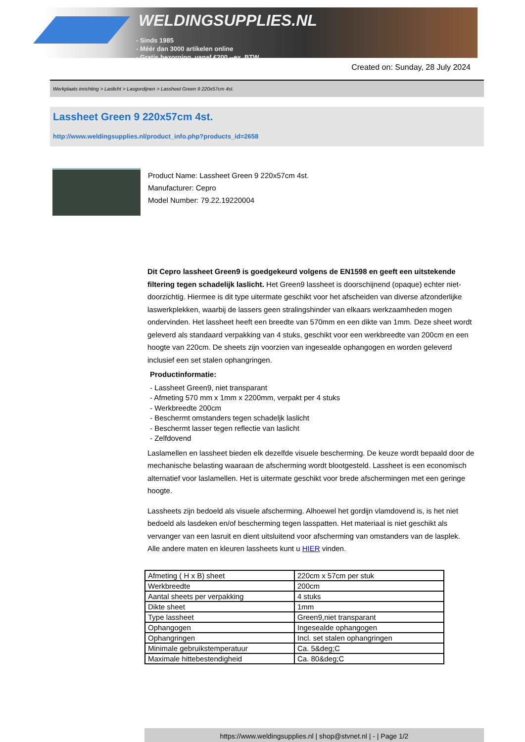WELDINGSUPPLIES.NL
- Sinds 1985
- Méér dan 3000 artikelen online
- Gratis bezorging, vanaf €200,--ex. BTW
Created on: Sunday, 28 July 2024
Werkplaats inrichting > Laslicht > Lasgordijnen > Lassheet Green 9 220x57cm 4st.
Lassheet Green 9 220x57cm 4st.
http://www.weldingsupplies.nl/product_info.php?products_id=2658
Product Name: Lassheet Green 9 220x57cm 4st.
Manufacturer: Cepro
Model Number: 79.22.19220004
Dit Cepro lassheet Green9 is goedgekeurd volgens de EN1598 en geeft een uitstekende filtering tegen schadelijk laslicht. Het Green9 lassheet is doorschijnend (opaque) echter niet- doorzichtig. Hiermee is dit type uitermate geschikt voor het afscheiden van diverse afzonderlijke laswerkplekken, waarbij de lassers geen stralingshinder van elkaars werkzaamheden mogen ondervinden. Het lassheet heeft een breedte van 570mm en een dikte van 1mm. Deze sheet wordt geleverd als standaard verpakking van 4 stuks, geschikt voor een werkbreedte van 200cm en een hoogte van 220cm. De sheets zijn voorzien van ingesealde ophangogen en worden geleverd inclusief een set stalen ophangringen.
Productinformatie:
- Lassheet Green9, niet transparant
- Afmeting 570 mm x 1mm x 2200mm, verpakt per 4 stuks
- Werkbreedte 200cm
- Beschermt omstanders tegen schadeljk laslicht
- Beschermt lasser tegen reflectie van laslicht
- Zelfdovend
Laslamellen en lassheet bieden elk dezelfde visuele bescherming. De keuze wordt bepaald door de mechanische belasting waaraan de afscherming wordt blootgesteld. Lassheet is een economisch alternatief voor laslamellen. Het is uitermate geschikt voor brede afschermingen met een geringe hoogte.
Lassheets zijn bedoeld als visuele afscherming. Alhoewel het gordijn vlamdovend is, is het niet bedoeld als lasdeken en/of bescherming tegen lasspatten. Het materiaal is niet geschikt als vervanger van een lasruit en dient uitsluitend voor afscherming van omstanders van de lasplek.
Alle andere maten en kleuren lassheets kunt u HIER vinden.
| Afmeting ( H x B) sheet | 220cm x 57cm per stuk |
| Werkbreedte | 200cm |
| Aantal sheets per verpakking | 4 stuks |
| Dikte sheet | 1mm |
| Type lassheet | Green9,niet transparant |
| Ophangogen | Ingesealde ophangogen |
| Ophangringen | Incl. set stalen ophangringen |
| Minimale gebruikstemperatuur | Ca. 5&deg;C |
| Maximale hittebestendigheid | Ca. 80&deg;C |
https://www.weldingsupplies.nl | shop@stvnet.nl | - | Page 1/2